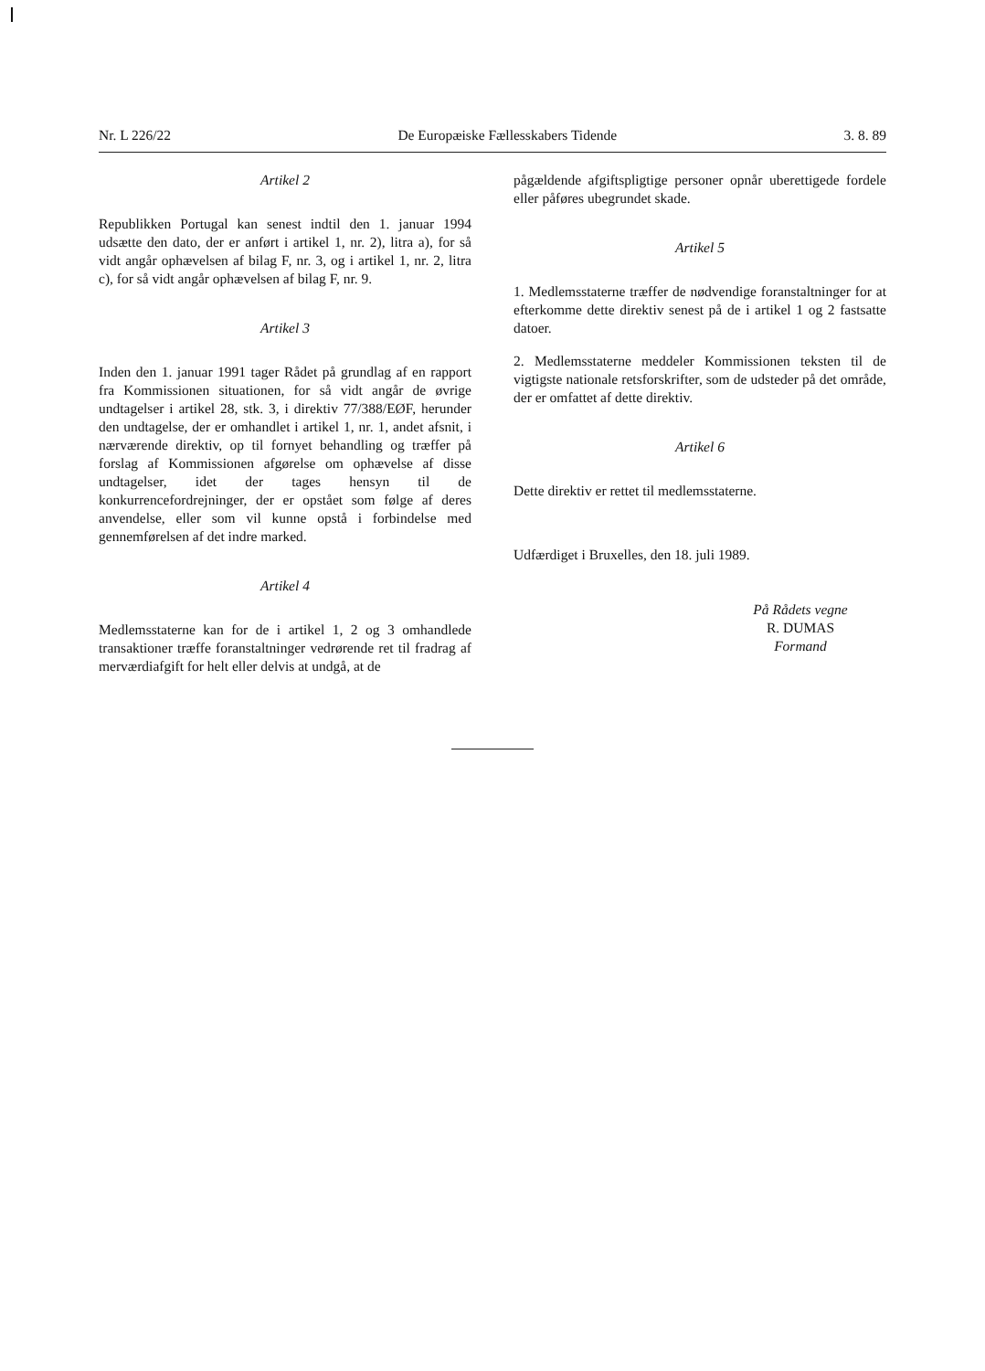Nr. L 226/22 De Europæiske Fællesskabers Tidende 3. 8. 89
Artikel 2
Republikken Portugal kan senest indtil den 1. januar 1994 udsætte den dato, der er anført i artikel 1, nr. 2), litra a), for så vidt angår ophævelsen af bilag F, nr. 3, og i artikel 1, nr. 2, litra c), for så vidt angår ophævelsen af bilag F, nr. 9.
Artikel 3
Inden den 1. januar 1991 tager Rådet på grundlag af en rapport fra Kommissionen situationen, for så vidt angår de øvrige undtagelser i artikel 28, stk. 3, i direktiv 77/388/EØF, herunder den undtagelse, der er omhandlet i artikel 1, nr. 1, andet afsnit, i nærværende direktiv, op til fornyet behandling og træffer på forslag af Kommissionen afgørelse om ophævelse af disse undtagelser, idet der tages hensyn til de konkurrencefordrejninger, der er opstået som følge af deres anvendelse, eller som vil kunne opstå i forbindelse med gennemførelsen af det indre marked.
Artikel 4
Medlemsstaterne kan for de i artikel 1, 2 og 3 omhandlede transaktioner træffe foranstaltninger vedrørende ret til fradrag af merværdiafgift for helt eller delvis at undgå, at de
pågældende afgiftspligtige personer opnår uberettigede fordele eller påføres ubegrundet skade.
Artikel 5
1. Medlemsstaterne træffer de nødvendige foranstaltninger for at efterkomme dette direktiv senest på de i artikel 1 og 2 fastsatte datoer.
2. Medlemsstaterne meddeler Kommissionen teksten til de vigtigste nationale retsforskrifter, som de udsteder på det område, der er omfattet af dette direktiv.
Artikel 6
Dette direktiv er rettet til medlemsstaterne.
Udfærdiget i Bruxelles, den 18. juli 1989.
På Rådets vegne
R. DUMAS
Formand